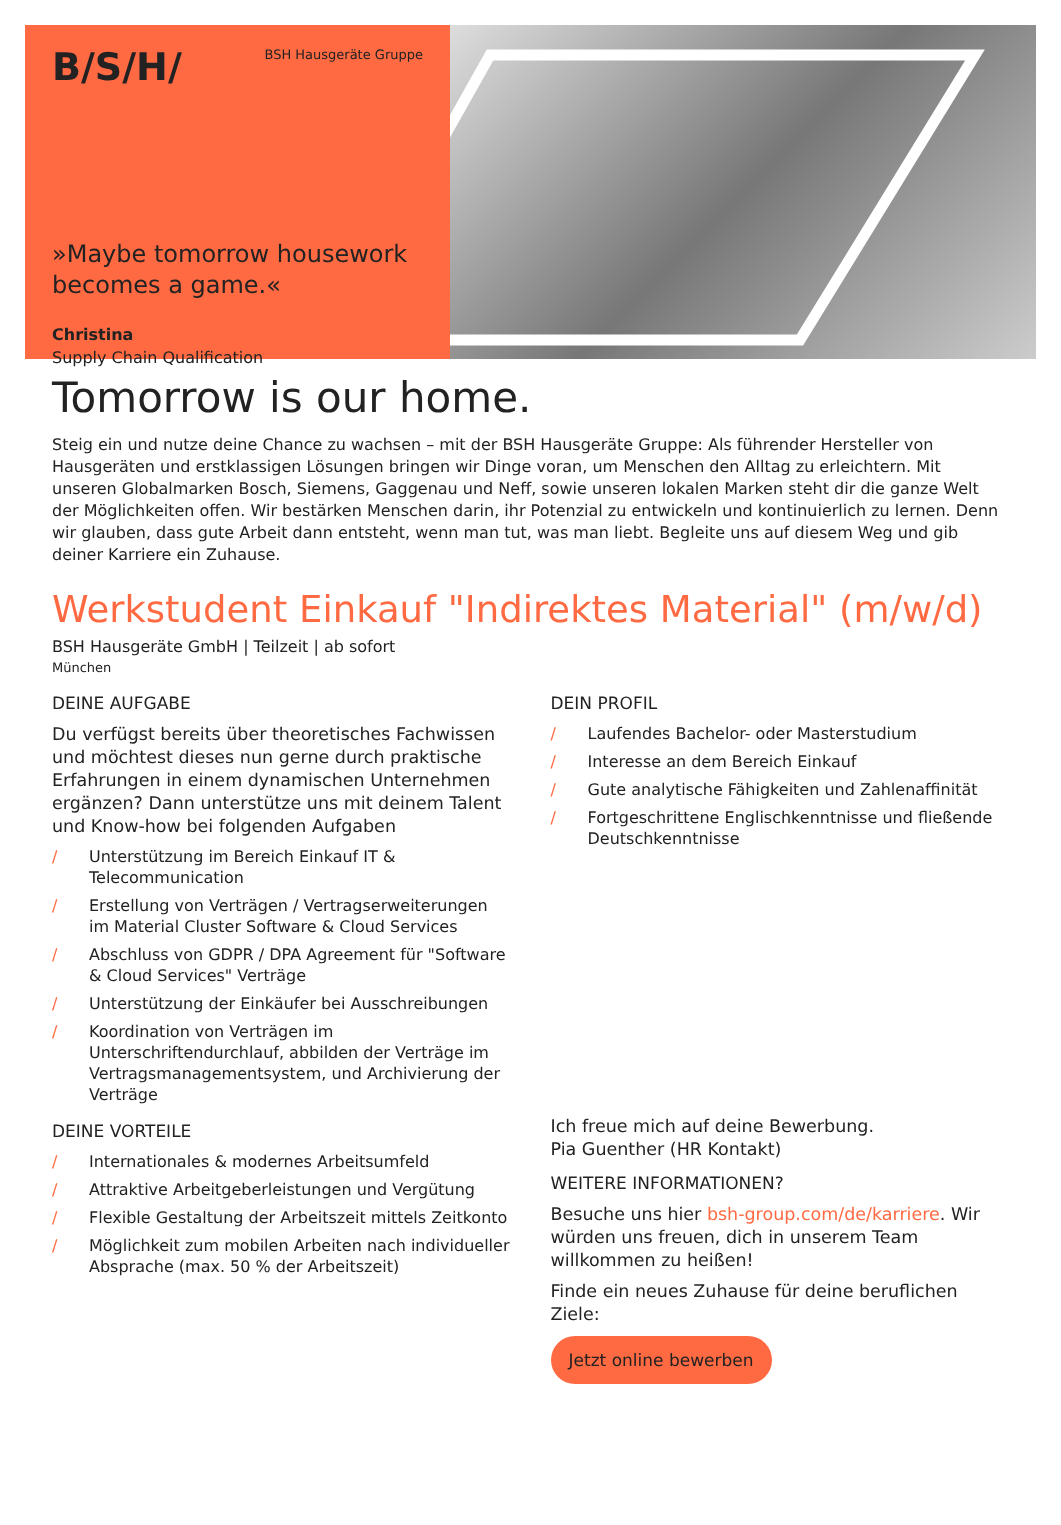B/S/H/
BSH Hausgeräte Gruppe
»Maybe tomorrow housework becomes a game.«
Christina
Supply Chain Qualification
Tomorrow is our home.
Steig ein und nutze deine Chance zu wachsen – mit der BSH Hausgeräte Gruppe: Als führender Hersteller von Hausgeräten und erstklassigen Lösungen bringen wir Dinge voran, um Menschen den Alltag zu erleichtern. Mit unseren Globalmarken Bosch, Siemens, Gaggenau und Neff, sowie unseren lokalen Marken steht dir die ganze Welt der Möglichkeiten offen. Wir bestärken Menschen darin, ihr Potenzial zu entwickeln und kontinuierlich zu lernen. Denn wir glauben, dass gute Arbeit dann entsteht, wenn man tut, was man liebt. Begleite uns auf diesem Weg und gib deiner Karriere ein Zuhause.
Werkstudent Einkauf "Indirektes Material" (m/w/d)
BSH Hausgeräte GmbH | Teilzeit | ab sofort
München
DEINE AUFGABE
Du verfügst bereits über theoretisches Fachwissen und möchtest dieses nun gerne durch praktische Erfahrungen in einem dynamischen Unternehmen ergänzen? Dann unterstütze uns mit deinem Talent und Know-how bei folgenden Aufgaben
/ Unterstützung im Bereich Einkauf IT & Telecommunication
/ Erstellung von Verträgen / Vertragserweiterungen im Material Cluster Software & Cloud Services
/ Abschluss von GDPR / DPA Agreement für "Software & Cloud Services" Verträge
/ Unterstützung der Einkäufer bei Ausschreibungen
/ Koordination von Verträgen im Unterschriftendurchlauf, abbilden der Verträge im Vertragsmanagementsystem, und Archivierung der Verträge
DEINE VORTEILE
/ Internationales & modernes Arbeitsumfeld
/ Attraktive Arbeitgeberleistungen und Vergütung
/ Flexible Gestaltung der Arbeitszeit mittels Zeitkonto
/ Möglichkeit zum mobilen Arbeiten nach individueller Absprache (max. 50 % der Arbeitszeit)
DEIN PROFIL
/ Laufendes Bachelor- oder Masterstudium
/ Interesse an dem Bereich Einkauf
/ Gute analytische Fähigkeiten und Zahlenaffinität
/ Fortgeschrittene Englischkenntnisse und fließende Deutschkenntnisse
Ich freue mich auf deine Bewerbung.
Pia Guenther (HR Kontakt)
WEITERE INFORMATIONEN?
Besuche uns hier bsh-group.com/de/karriere. Wir würden uns freuen, dich in unserem Team willkommen zu heißen!
Finde ein neues Zuhause für deine beruflichen Ziele:
Jetzt online bewerben